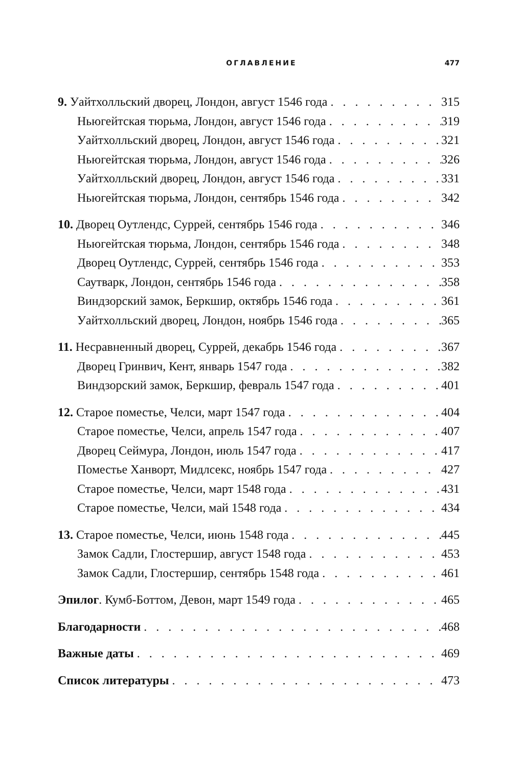ОГЛАВЛЕНИЕ 477
9. Уайтхолльский дворец, Лондон, август 1546 года 315
Ньюгейтская тюрьма, Лондон, август 1546 года 319
Уайтхолльский дворец, Лондон, август 1546 года 321
Ньюгейтская тюрьма, Лондон, август 1546 года 326
Уайтхолльский дворец, Лондон, август 1546 года 331
Ньюгейтская тюрьма, Лондон, сентябрь 1546 года 342
10. Дворец Оутлендс, Суррей, сентябрь 1546 года 346
Ньюгейтская тюрьма, Лондон, сентябрь 1546 года 348
Дворец Оутлендс, Суррей, сентябрь 1546 года 353
Саутварк, Лондон, сентябрь 1546 года 358
Виндзорский замок, Беркшир, октябрь 1546 года 361
Уайтхолльский дворец, Лондон, ноябрь 1546 года 365
11. Несравненный дворец, Суррей, декабрь 1546 года 367
Дворец Гринвич, Кент, январь 1547 года 382
Виндзорский замок, Беркшир, февраль 1547 года 401
12. Старое поместье, Челси, март 1547 года 404
Старое поместье, Челси, апрель 1547 года 407
Дворец Сеймура, Лондон, июль 1547 года 417
Поместье Ханворт, Мидлсекс, ноябрь 1547 года 427
Старое поместье, Челси, март 1548 года 431
Старое поместье, Челси, май 1548 года 434
13. Старое поместье, Челси, июнь 1548 года 445
Замок Садли, Глостершир, август 1548 года 453
Замок Садли, Глостершир, сентябрь 1548 года 461
Эпилог. Кумб-Боттом, Девон, март 1549 года 465
Благодарности 468
Важные даты 469
Список литературы 473